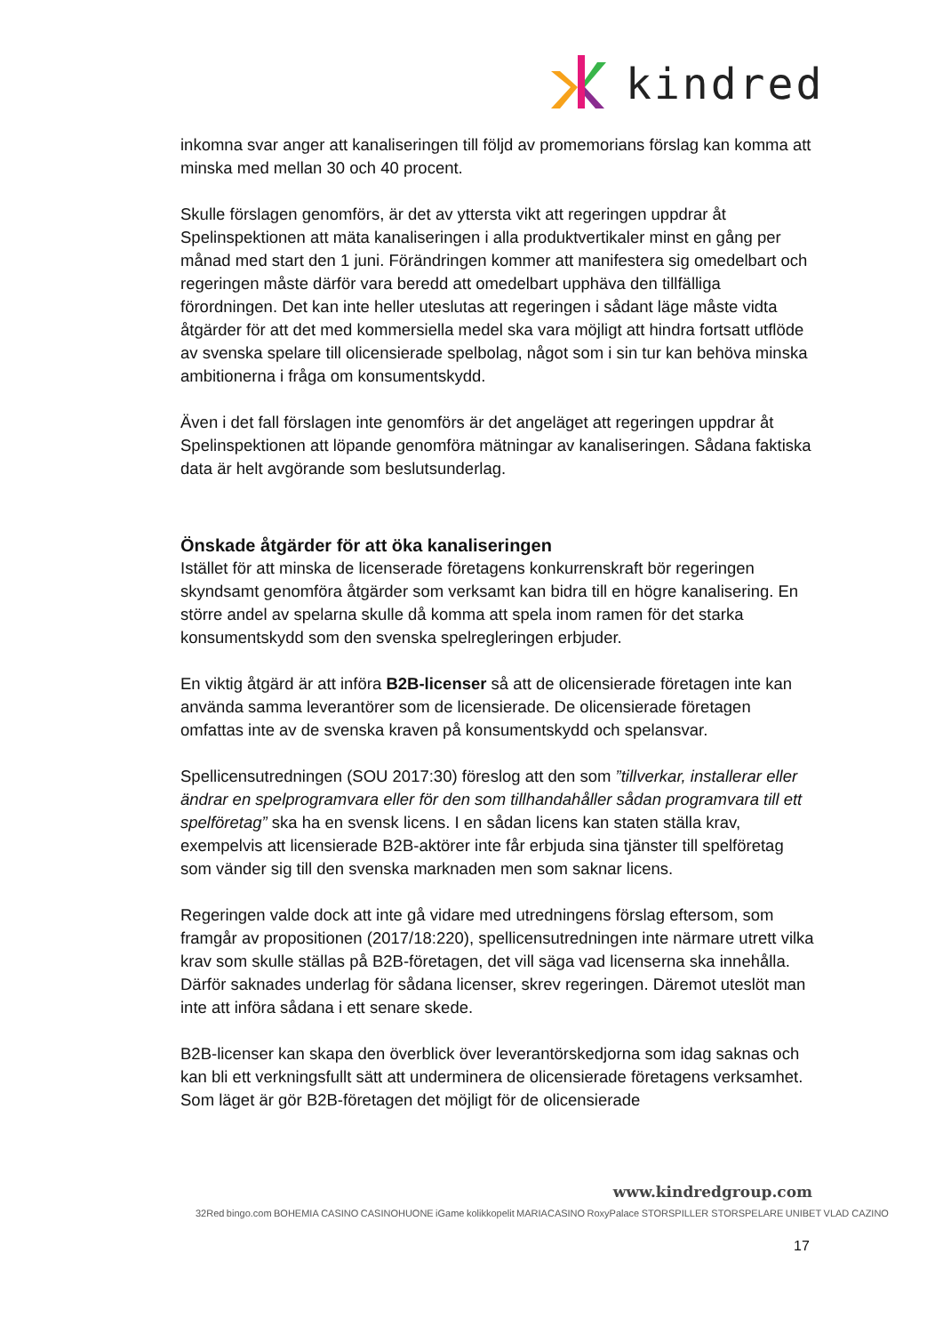kindred
inkomna svar anger att kanaliseringen till följd av promemorians förslag kan komma att minska med mellan 30 och 40 procent.
Skulle förslagen genomförs, är det av yttersta vikt att regeringen uppdrar åt Spelinspektionen att mäta kanaliseringen i alla produktvertikaler minst en gång per månad med start den 1 juni. Förändringen kommer att manifestera sig omedelbart och regeringen måste därför vara beredd att omedelbart upphäva den tillfälliga förordningen. Det kan inte heller uteslutas att regeringen i sådant läge måste vidta åtgärder för att det med kommersiella medel ska vara möjligt att hindra fortsatt utflöde av svenska spelare till olicensierade spelbolag, något som i sin tur kan behöva minska ambitionerna i fråga om konsumentskydd.
Även i det fall förslagen inte genomförs är det angeläget att regeringen uppdrar åt Spelinspektionen att löpande genomföra mätningar av kanaliseringen. Sådana faktiska data är helt avgörande som beslutsunderlag.
Önskade åtgärder för att öka kanaliseringen
Istället för att minska de licenserade företagens konkurrenskraft bör regeringen skyndsamt genomföra åtgärder som verksamt kan bidra till en högre kanalisering. En större andel av spelarna skulle då komma att spela inom ramen för det starka konsumentskydd som den svenska spelregleringen erbjuder.
En viktig åtgärd är att införa B2B-licenser så att de olicensierade företagen inte kan använda samma leverantörer som de licensierade. De olicensierade företagen omfattas inte av de svenska kraven på konsumentskydd och spelansvar.
Spellicensutredningen (SOU 2017:30) föreslog att den som ”tillverkar, installerar eller ändrar en spelprogramvara eller för den som tillhandahåller sådan programvara till ett spelföretag” ska ha en svensk licens. I en sådan licens kan staten ställa krav, exempelvis att licensierade B2B-aktörer inte får erbjuda sina tjänster till spelföretag som vänder sig till den svenska marknaden men som saknar licens.
Regeringen valde dock att inte gå vidare med utredningens förslag eftersom, som framgår av propositionen (2017/18:220), spellicensutredningen inte närmare utrett vilka krav som skulle ställas på B2B-företagen, det vill säga vad licenserna ska innehålla. Därför saknades underlag för sådana licenser, skrev regeringen. Däremot uteslöt man inte att införa sådana i ett senare skede.
B2B-licenser kan skapa den överblick över leverantörskedjorna som idag saknas och kan bli ett verkningsfullt sätt att underminera de olicensierade företagens verksamhet. Som läget är gör B2B-företagen det möjligt för de olicensierade
www.kindredgroup.com
32Red bingo.com BOHEMIA CASINO CASINOHUONE iGame kolikkopelit MARIACASINO RoxyPalace STORSPILLER STORSPELARE UNIBET VLAD CAZINO
17